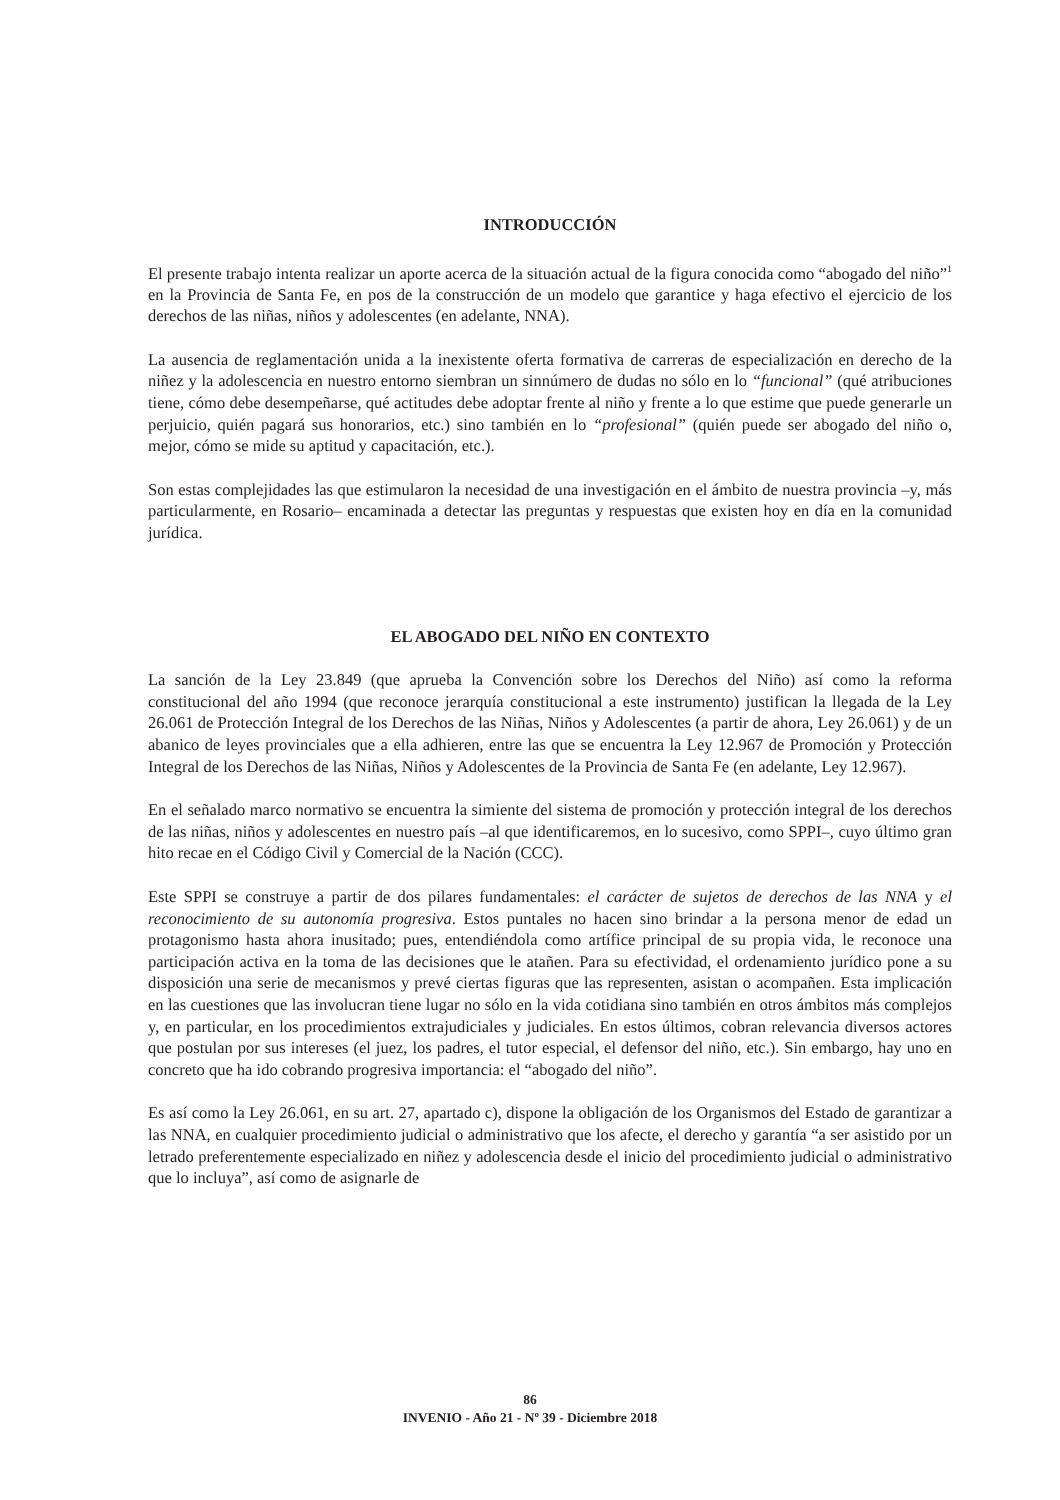INTRODUCCIÓN
El presente trabajo intenta realizar un aporte acerca de la situación actual de la figura conocida como “abogado del niño”<sup>1</sup> en la Provincia de Santa Fe, en pos de la construcción de un modelo que garantice y haga efectivo el ejercicio de los derechos de las niñas, niños y adolescentes (en adelante, NNA).
La ausencia de reglamentación unida a la inexistente oferta formativa de carreras de especialización en derecho de la niñez y la adolescencia en nuestro entorno siembran un sinnúmero de dudas no sólo en lo “funcional” (qué atribuciones tiene, cómo debe desempeñarse, qué actitudes debe adoptar frente al niño y frente a lo que estime que puede generarle un perjuicio, quién pagará sus honorarios, etc.) sino también en lo “profesional” (quién puede ser abogado del niño o, mejor, cómo se mide su aptitud y capacitación, etc.).
Son estas complejidades las que estimularon la necesidad de una investigación en el ámbito de nuestra provincia –y, más particularmente, en Rosario– encaminada a detectar las preguntas y respuestas que existen hoy en día en la comunidad jurídica.
EL ABOGADO DEL NIÑO EN CONTEXTO
La sanción de la Ley 23.849 (que aprueba la Convención sobre los Derechos del Niño) así como la reforma constitucional del año 1994 (que reconoce jerarquía constitucional a este instrumento) justifican la llegada de la Ley 26.061 de Protección Integral de los Derechos de las Niñas, Niños y Adolescentes (a partir de ahora, Ley 26.061) y de un abanico de leyes provinciales que a ella adhieren, entre las que se encuentra la Ley 12.967 de Promoción y Protección Integral de los Derechos de las Niñas, Niños y Adolescentes de la Provincia de Santa Fe (en adelante, Ley 12.967).
En el señalado marco normativo se encuentra la simiente del sistema de promoción y protección integral de los derechos de las niñas, niños y adolescentes en nuestro país –al que identificaremos, en lo sucesivo, como SPPI–, cuyo último gran hito recae en el Código Civil y Comercial de la Nación (CCC).
Este SPPI se construye a partir de dos pilares fundamentales: el carácter de sujetos de derechos de las NNA y el reconocimiento de su autonomía progresiva. Estos puntales no hacen sino brindar a la persona menor de edad un protagonismo hasta ahora inusitado; pues, entendiéndola como artífice principal de su propia vida, le reconoce una participación activa en la toma de las decisiones que le atañen. Para su efectividad, el ordenamiento jurídico pone a su disposición una serie de mecanismos y prevé ciertas figuras que las representen, asistan o acompañen. Esta implicación en las cuestiones que las involucran tiene lugar no sólo en la vida cotidiana sino también en otros ámbitos más complejos y, en particular, en los procedimientos extrajudiciales y judiciales. En estos últimos, cobran relevancia diversos actores que postulan por sus intereses (el juez, los padres, el tutor especial, el defensor del niño, etc.). Sin embargo, hay uno en concreto que ha ido cobrando progresiva importancia: el “abogado del niño”.
Es así como la Ley 26.061, en su art. 27, apartado c), dispone la obligación de los Organismos del Estado de garantizar a las NNA, en cualquier procedimiento judicial o administrativo que los afecte, el derecho y garantía “a ser asistido por un letrado preferentemente especializado en niñez y adolescencia desde el inicio del procedimiento judicial o administrativo que lo incluya”, así como de asignarle de
86
INVENIO - Año 21 - Nº 39 - Diciembre 2018